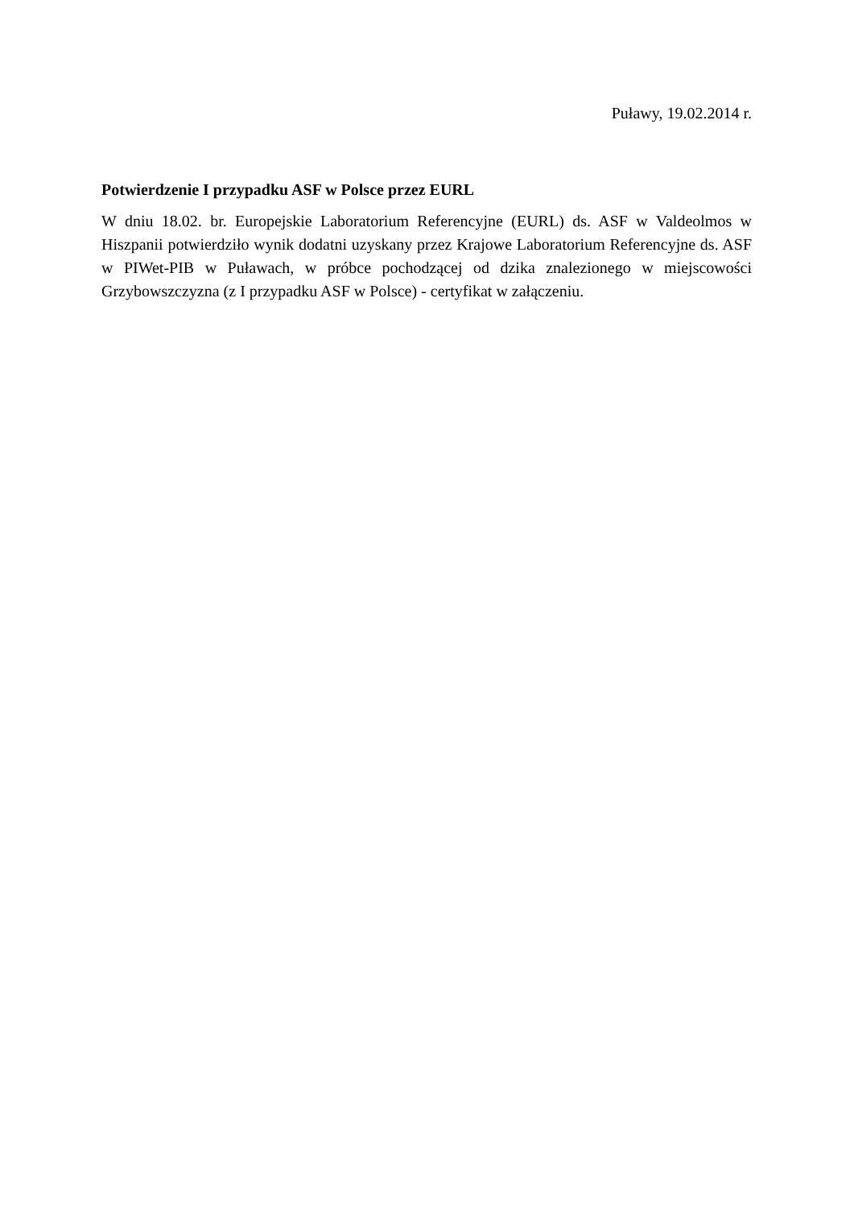Puławy, 19.02.2014 r.
Potwierdzenie I przypadku ASF w Polsce przez EURL
W dniu 18.02. br. Europejskie Laboratorium Referencyjne (EURL) ds. ASF w Valdeolmos w Hiszpanii potwierdziło wynik dodatni uzyskany przez Krajowe Laboratorium Referencyjne ds. ASF w PIWet-PIB w Puławach, w próbce pochodzącej od dzika znalezionego w miejscowości Grzybowszczyzna (z I przypadku ASF w Polsce) - certyfikat w załączeniu.